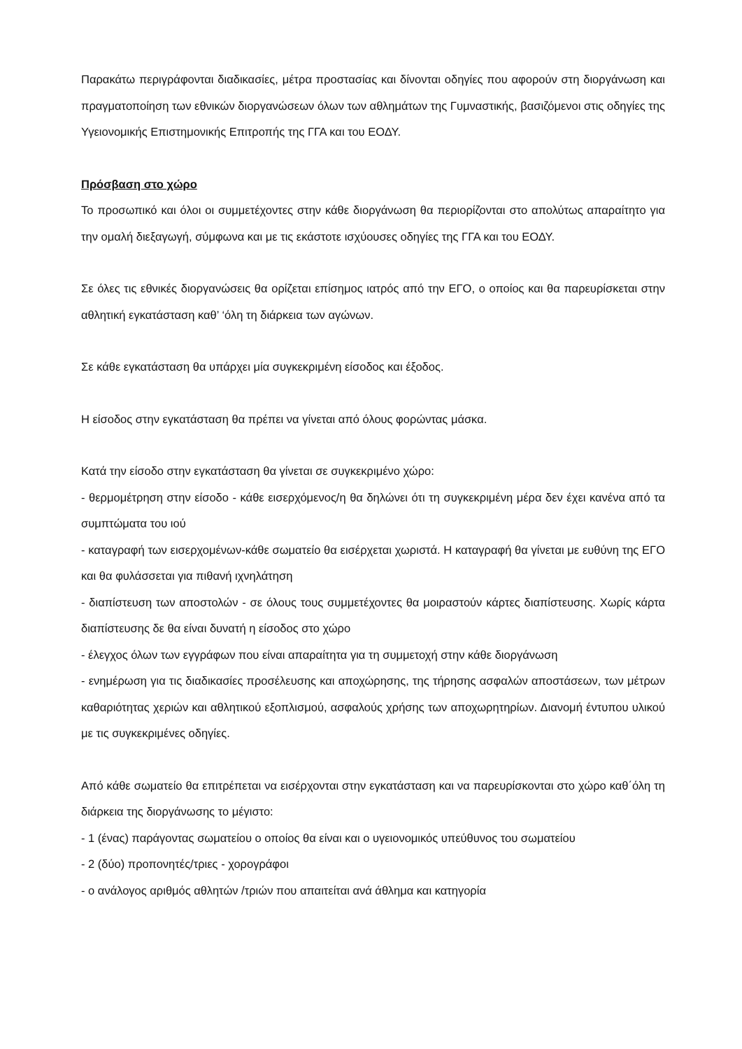Παρακάτω περιγράφονται διαδικασίες, μέτρα προστασίας και δίνονται οδηγίες που αφορούν στη διοργάνωση και πραγματοποίηση των εθνικών διοργανώσεων όλων των αθλημάτων της Γυμναστικής, βασιζόμενοι στις οδηγίες της Υγειονομικής Επιστημονικής Επιτροπής της ΓΓΑ και του ΕΟΔΥ.
Πρόσβαση στο χώρο
Το προσωπικό και όλοι οι συμμετέχοντες στην κάθε διοργάνωση θα περιορίζονται στο απολύτως απαραίτητο για την ομαλή διεξαγωγή, σύμφωνα και με τις εκάστοτε ισχύουσες οδηγίες της ΓΓΑ και του ΕΟΔΥ.
Σε όλες τις εθνικές διοργανώσεις θα ορίζεται επίσημος ιατρός από την ΕΓΟ, ο οποίος και θα παρευρίσκεται στην αθλητική εγκατάσταση καθ’ ‘όλη τη διάρκεια των αγώνων.
Σε κάθε εγκατάσταση θα υπάρχει μία συγκεκριμένη είσοδος και έξοδος.
Η είσοδος στην εγκατάσταση θα πρέπει να γίνεται από όλους φορώντας μάσκα.
Κατά την είσοδο στην εγκατάσταση θα γίνεται σε συγκεκριμένο χώρο:
- θερμομέτρηση στην είσοδο - κάθε εισερχόμενος/η θα δηλώνει ότι τη συγκεκριμένη μέρα δεν έχει κανένα από τα συμπτώματα του ιού
- καταγραφή των εισερχομένων-κάθε σωματείο θα εισέρχεται χωριστά. Η καταγραφή θα γίνεται με ευθύνη της ΕΓΟ και θα φυλάσσεται για πιθανή ιχνηλάτηση
- διαπίστευση των αποστολών - σε όλους τους συμμετέχοντες θα μοιραστούν κάρτες διαπίστευσης. Χωρίς κάρτα διαπίστευσης δε θα είναι δυνατή η είσοδος στο χώρο
- έλεγχος όλων των εγγράφων που είναι απαραίτητα για τη συμμετοχή στην κάθε διοργάνωση
- ενημέρωση για τις διαδικασίες προσέλευσης και αποχώρησης, της τήρησης ασφαλών αποστάσεων, των μέτρων καθαριότητας χεριών και αθλητικού εξοπλισμού, ασφαλούς χρήσης των αποχωρητηρίων. Διανομή έντυπου υλικού με τις συγκεκριμένες οδηγίες.
Από κάθε σωματείο θα επιτρέπεται να εισέρχονται στην εγκατάσταση και να παρευρίσκονται στο χώρο καθ΄όλη τη διάρκεια της διοργάνωσης το μέγιστο:
- 1 (ένας) παράγοντας σωματείου ο οποίος θα είναι και ο υγειονομικός υπεύθυνος του σωματείου
- 2 (δύο) προπονητές/τριες - χορογράφοι
- ο ανάλογος αριθμός αθλητών /τριών που απαιτείται ανά άθλημα και κατηγορία